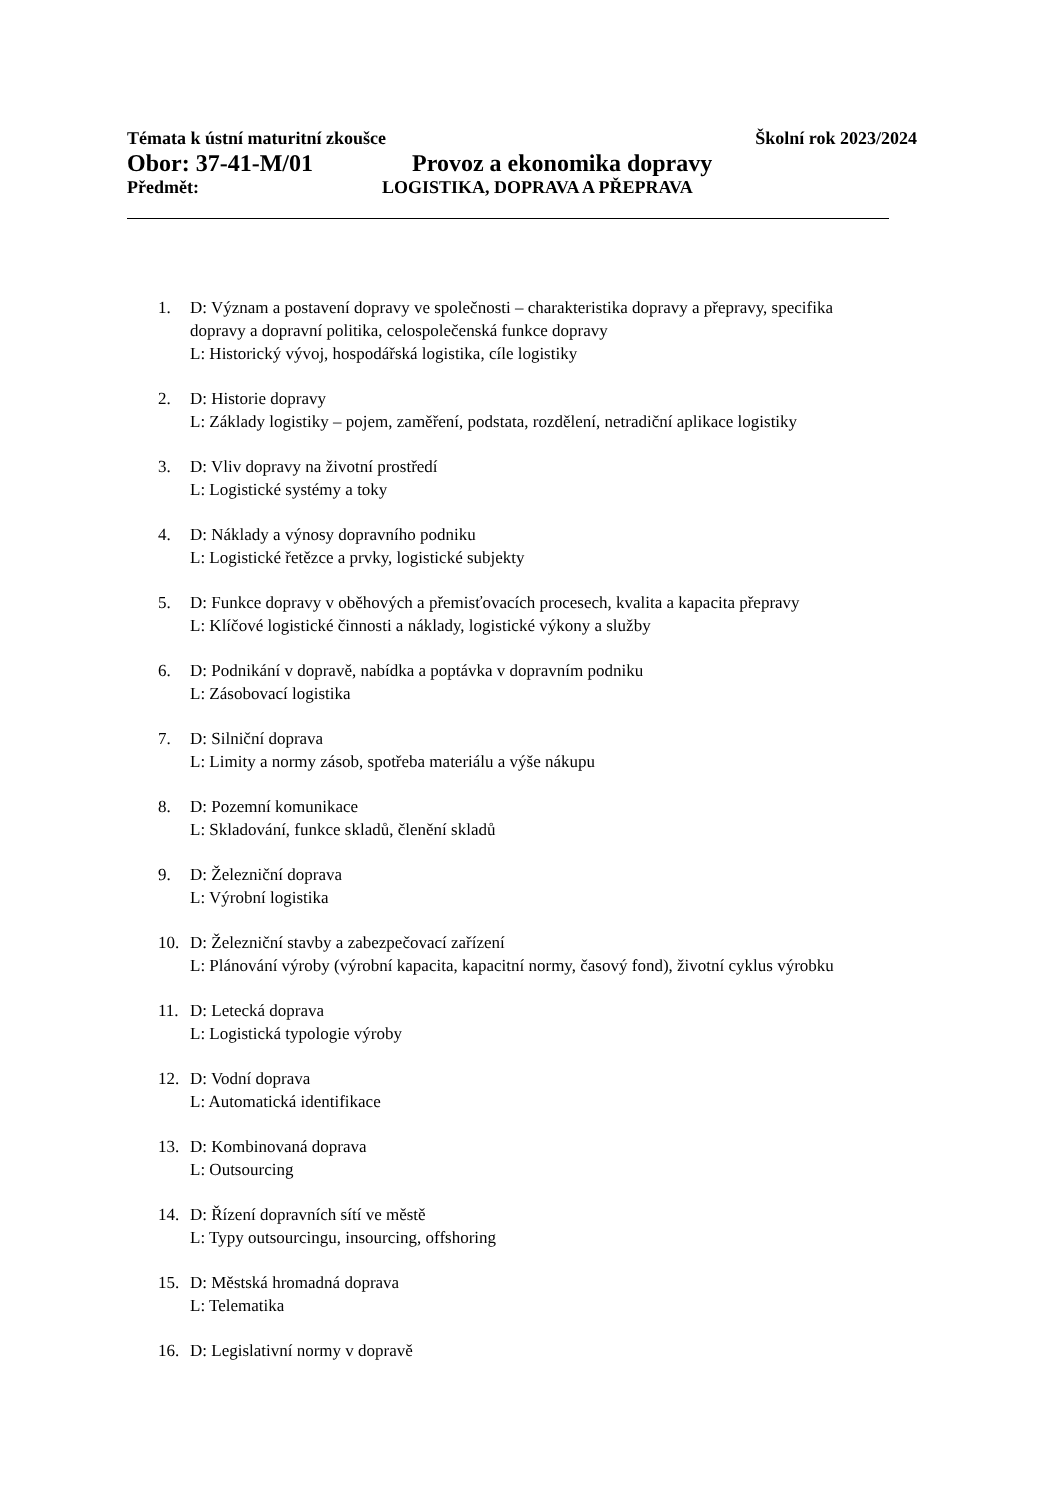Témata k ústní maturitní zkoušce Školní rok 2023/2024
Obor: 37-41-M/01 Provoz a ekonomika dopravy
Předmět: LOGISTIKA, DOPRAVA A PŘEPRAVA
1. D: Význam a postavení dopravy ve společnosti – charakteristika dopravy a přepravy, specifika
dopravy a dopravní politika, celospolečenská funkce dopravy
L: Historický vývoj, hospodářská logistika, cíle logistiky
2. D: Historie dopravy
L: Základy logistiky – pojem, zaměření, podstata, rozdělení, netradiční aplikace logistiky
3. D: Vliv dopravy na životní prostředí
L: Logistické systémy a toky
4. D: Náklady a výnosy dopravního podniku
L: Logistické řetězce a prvky, logistické subjekty
5. D: Funkce dopravy v oběhových a přemisťovacích procesech, kvalita a kapacita přepravy
L: Klíčové logistické činnosti a náklady, logistické výkony a služby
6. D: Podnikání v dopravě, nabídka a poptávka v dopravním podniku
L: Zásobovací logistika
7. D: Silniční doprava
L: Limity a normy zásob, spotřeba materiálu a výše nákupu
8. D: Pozemní komunikace
L: Skladování, funkce skladů, členění skladů
9. D: Železniční doprava
L: Výrobní logistika
10. D: Železniční stavby a zabezpečovací zařízení
L: Plánování výroby (výrobní kapacita, kapacitní normy, časový fond), životní cyklus výrobku
11. D: Letecká doprava
L: Logistická typologie výroby
12. D: Vodní doprava
L: Automatická identifikace
13. D: Kombinovaná doprava
L: Outsourcing
14. D: Řízení dopravních sítí ve městě
L: Typy outsourcingu, insourcing, offshoring
15. D: Městská hromadná doprava
L: Telematika
16. D: Legislativní normy v dopravě